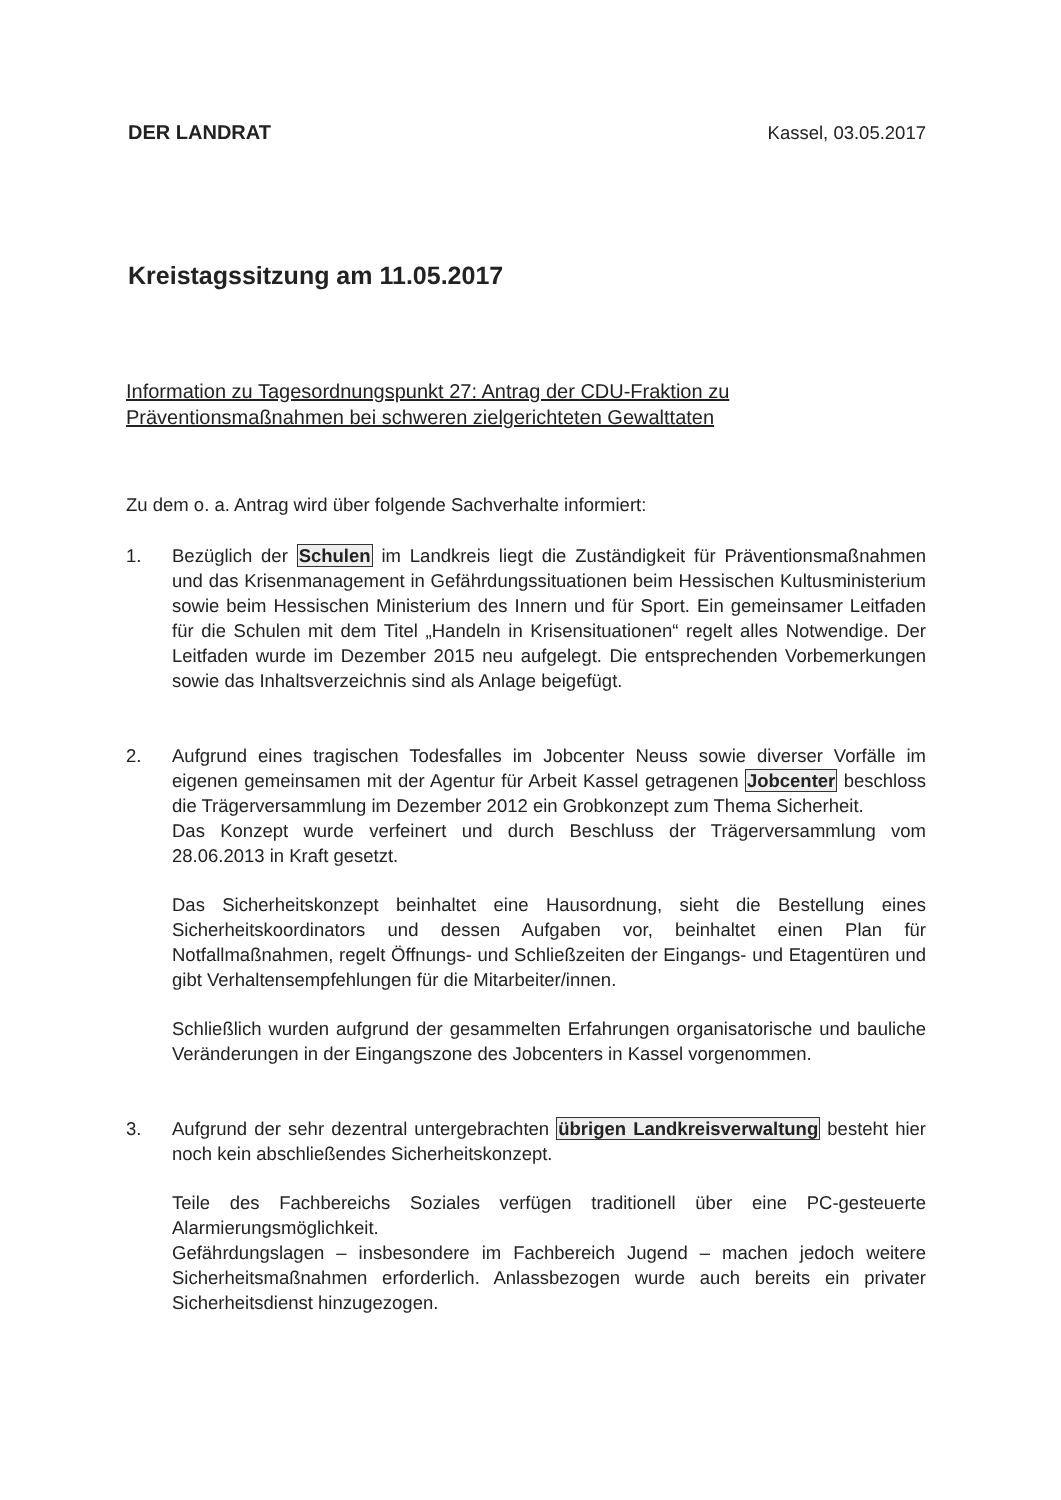DER LANDRAT Kassel, 03.05.2017
Kreistagssitzung am 11.05.2017
Information zu Tagesordnungspunkt 27: Antrag der CDU-Fraktion zu Präventionsmaßnahmen bei schweren zielgerichteten Gewalttaten
Zu dem o. a. Antrag wird über folgende Sachverhalte informiert:
1. Bezüglich der Schulen im Landkreis liegt die Zuständigkeit für Präventionsmaßnahmen und das Krisenmanagement in Gefährdungssituationen beim Hessischen Kultusministerium sowie beim Hessischen Ministerium des Innern und für Sport. Ein gemeinsamer Leitfaden für die Schulen mit dem Titel „Handeln in Krisensituationen“ regelt alles Notwendige. Der Leitfaden wurde im Dezember 2015 neu aufgelegt. Die entsprechenden Vorbemerkungen sowie das Inhaltsverzeichnis sind als Anlage beigefügt.
2. Aufgrund eines tragischen Todesfalles im Jobcenter Neuss sowie diverser Vorfälle im eigenen gemeinsamen mit der Agentur für Arbeit Kassel getragenen Jobcenter beschloss die Trägerversammlung im Dezember 2012 ein Grobkonzept zum Thema Sicherheit.
Das Konzept wurde verfeinert und durch Beschluss der Trägerversammlung vom 28.06.2013 in Kraft gesetzt.
Das Sicherheitskonzept beinhaltet eine Hausordnung, sieht die Bestellung eines Sicherheitskoordinators und dessen Aufgaben vor, beinhaltet einen Plan für Notfallmaßnahmen, regelt Öffnungs- und Schließzeiten der Eingangs- und Etagentüren und gibt Verhaltensempfehlungen für die Mitarbeiter/innen.
Schließlich wurden aufgrund der gesammelten Erfahrungen organisatorische und bauliche Veränderungen in der Eingangszone des Jobcenters in Kassel vorgenommen.
3. Aufgrund der sehr dezentral untergebrachten übrigen Landkreisverwaltung besteht hier noch kein abschließendes Sicherheitskonzept.
Teile des Fachbereichs Soziales verfügen traditionell über eine PC-gesteuerte Alarmierungsmöglichkeit.
Gefährdungslagen – insbesondere im Fachbereich Jugend – machen jedoch weitere Sicherheitsmaßnahmen erforderlich. Anlassbezogen wurde auch bereits ein privater Sicherheitsdienst hinzugezogen.